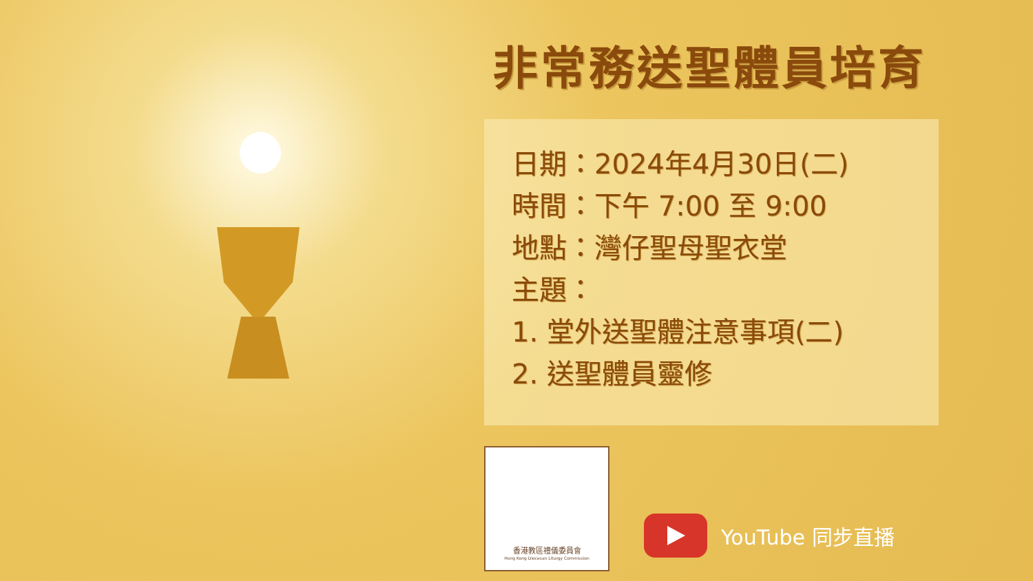非常務送聖體員培育
日期：2024年4月30日(二)
時間：下午 7:00 至 9:00
地點：灣仔聖母聖衣堂
主題：
1. 堂外送聖體注意事項(二)
2. 送聖體員靈修
香港教區禮儀委員會
Hong Kong Diocesan Liturgy Commission
YouTube 同步直播